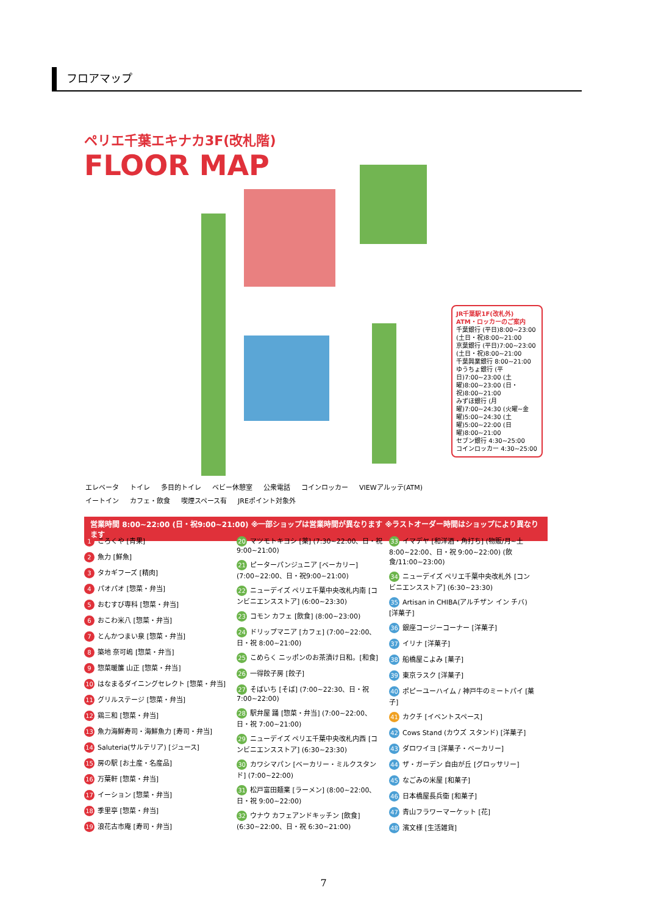フロアマップ
ペリエ千葉エキナカ3F(改札階)
FLOOR MAP
JR千葉駅1F(改札外)
ATM・ロッカーのご案内
千葉銀行 (平日)8:00~23:00 (土日・祝)8:00~21:00
京葉銀行 (平日)7:00~23:00 (土日・祝)8:00~21:00
千葉興業銀行 8:00~21:00
ゆうちょ銀行 (平日)7:00~23:00 (土曜)8:00~23:00 (日・祝)8:00~21:00
みずほ銀行 (月曜)7:00~24:30 (火曜~金曜)5:00~24:30 (土曜)5:00~22:00 (日曜)8:00~21:00
セブン銀行 4:30~25:00
コインロッカー 4:30~25:00
エレベータ トイレ 多目的トイレ ベビー休憩室 公衆電話 コインロッカー VIEWアルッテ(ATM) イートイン カフェ・飲食 喫煙スペース有 JREポイント対象外
営業時間 8:00~22:00 (日・祝9:00~21:00) ※一部ショップは営業時間が異なります ※ラストオーダー時間はショップにより異なります
1 ころくや [青果]
2 魚力 [鮮魚]
3 タカギフーズ [精肉]
4 パオパオ [惣菜・弁当]
5 おむすび専科 [惣菜・弁当]
6 おこわ米八 [惣菜・弁当]
7 とんかつまい泉 [惣菜・弁当]
8 築地 奈可嶋 [惣菜・弁当]
9 惣菜暖簾 山正 [惣菜・弁当]
10 はなまるダイニングセレクト [惣菜・弁当]
11 グリルステージ [惣菜・弁当]
12 鶏三和 [惣菜・弁当]
13 魚力海鮮寿司・海鮮魚力 [寿司・弁当]
14 Saluteria(サルテリア) [ジュース]
15 房の駅 [お土産・名産品]
16 万葉軒 [惣菜・弁当]
17 イーション [惣菜・弁当]
18 季里亭 [惣菜・弁当]
19 浪花古市庵 [寿司・弁当]
20 マツモトキヨシ [薬] (7:30~22:00、日・祝 9:00~21:00)
21 ピーターパンジュニア [ベーカリー] (7:00~22:00、日・祝9:00~21:00)
22 ニューデイズ ペリエ千葉中央改札内南 [コンビニエンスストア] (6:00~23:30)
23 コモン カフェ [飲食] (8:00~23:00)
24 ドリップマニア [カフェ] (7:00~22:00、日・祝 8:00~21:00)
25 こめらく ニッポンのお茶漬け日和。[和食]
26 一得餃子房 [餃子]
27 そばいち [そば] (7:00~22:30、日・祝 7:00~22:00)
28 駅弁屋 踊 [惣菜・弁当] (7:00~22:00、日・祝 7:00~21:00)
29 ニューデイズ ペリエ千葉中央改札内西 [コンビニエンスストア] (6:30~23:30)
30 カワシマパン [ベーカリー・ミルクスタンド] (7:00~22:00)
31 松戸富田麺業 [ラーメン] (8:00~22:00、日・祝 9:00~22:00)
32 ウナウ カフェアンドキッチン [飲食] (6:30~22:00、日・祝 6:30~21:00)
33 イマデヤ [和洋酒・角打ち] (物販/月~土 8:00~22:00、日・祝 9:00~22:00) (飲食/11:00~23:00)
34 ニューデイズ ペリエ千葉中央改札外 [コンビニエンスストア] (6:30~23:30)
35 Artisan in CHIBA(アルチザン イン チバ) [洋菓子]
36 銀座コージーコーナー [洋菓子]
37 イリナ [洋菓子]
38 船橋屋こよみ [菓子]
39 東京ラスク [洋菓子]
40 ポピーユーハイム / 神戸牛のミートパイ [菓子]
41 カクチ [イベントスペース]
42 Cows Stand (カウズ スタンド) [洋菓子]
43 ダロワイヨ [洋菓子・ベーカリー]
44 ザ・ガーデン 自由が丘 [グロッサリー]
45 なごみの米屋 [和菓子]
46 日本橋屋長兵衛 [和菓子]
47 青山フラワーマーケット [花]
48 濱文様 [生活雑貨]
7